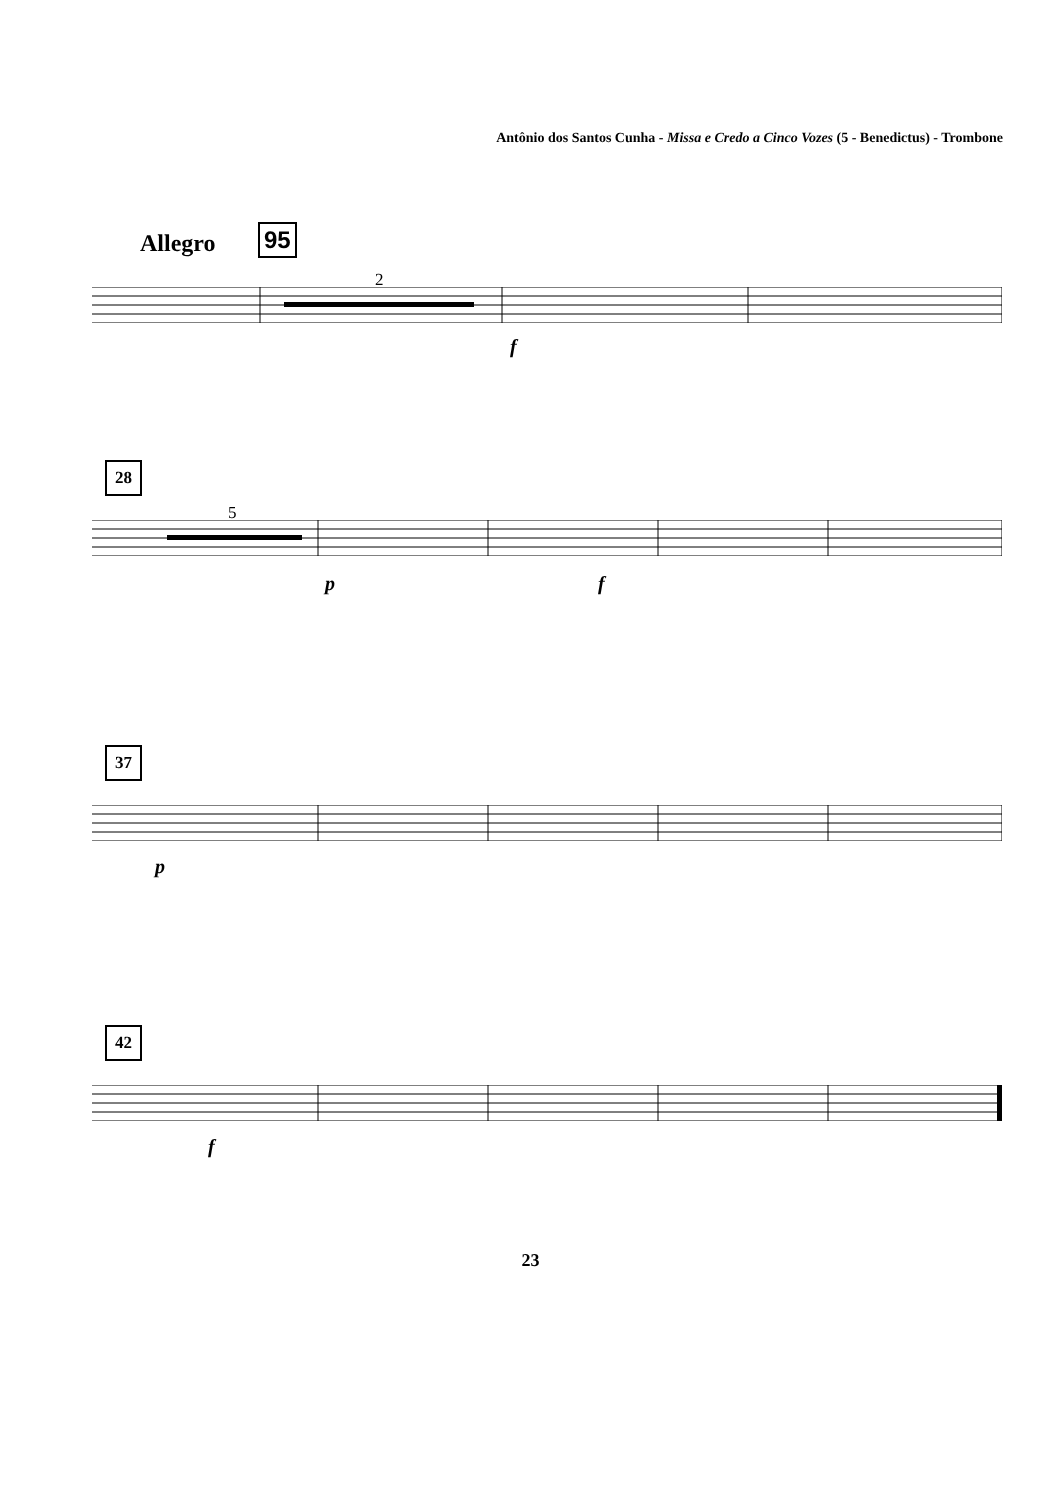Antônio dos Santos Cunha - Missa e Credo a Cinco Vozes (5 - Benedictus) - Trombone
Allegro 95
2
f
28
5
p f
37
p
42
f
23